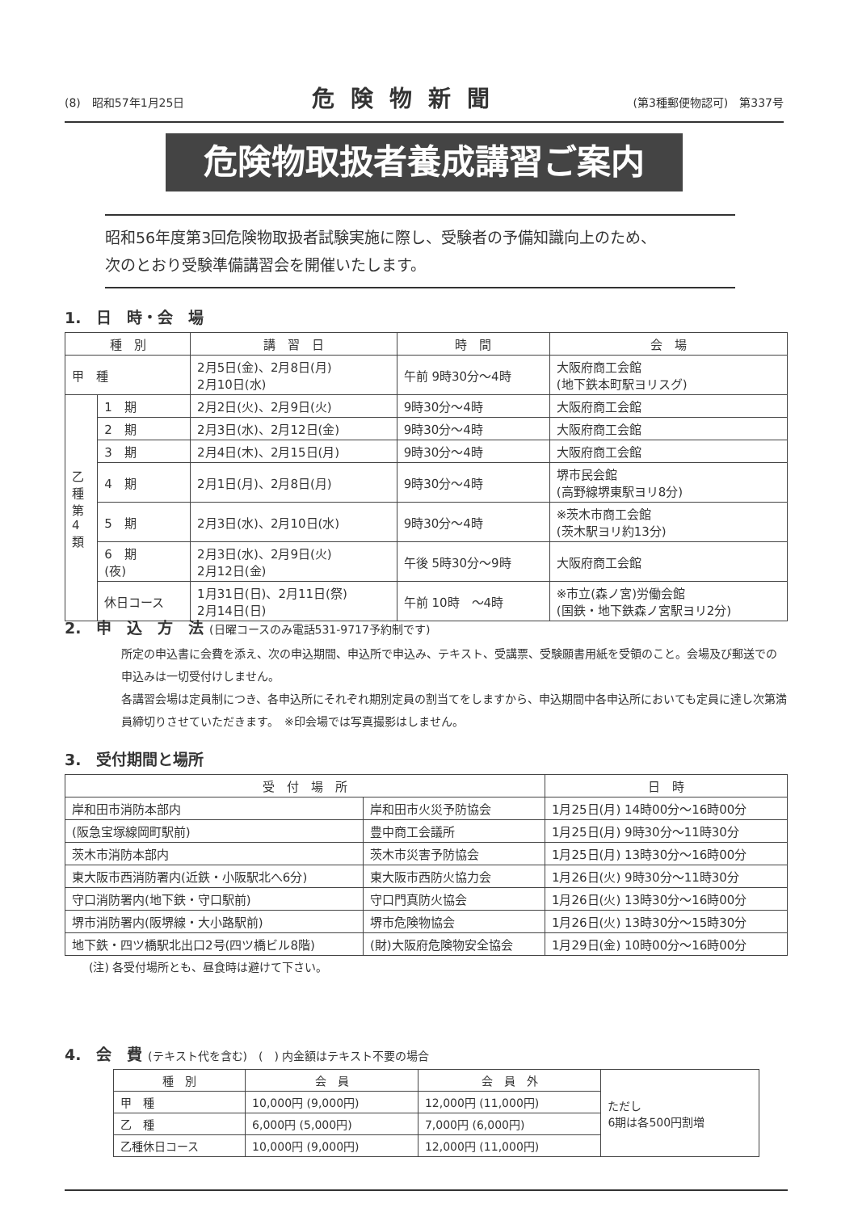(8)　昭和57年1月25日 危険物新聞 (第3種郵便物認可)　第337号
危険物取扱者養成講習ご案内
昭和56年度第3回危険物取扱者試験実施に際し、受験者の予備知識向上のため、
次のとおり受験準備講習会を開催いたします。
1.　日　時・会　場
| 種 別 | | 講 習 日 | 時 間 | 会 場 |
| --- | --- | --- | --- | --- |
| 甲 種 | | 2月5日(金)、2月8日(月) 2月10日(水) | 午前 9時30分～4時 | 大阪府商工会館 (地下鉄本町駅ヨリスグ) |
| 乙 種 第 4 類 | 1 期 | 2月2日(火)、2月9日(火) | 9時30分～4時 | 大阪府商工会館 |
| | 2 期 | 2月3日(水)、2月12日(金) | 9時30分～4時 | 大阪府商工会館 |
| | 3 期 | 2月4日(木)、2月15日(月) | 9時30分～4時 | 大阪府商工会館 |
| | 4 期 | 2月1日(月)、2月8日(月) | 9時30分～4時 | 堺市民会館 (高野線堺東駅ヨリ8分) |
| | 5 期 | 2月3日(水)、2月10日(水) | 9時30分～4時 | ※茨木市商工会館 (茨木駅ヨリ約13分) |
| | 6 期 (夜) | 2月3日(水)、2月9日(火) 2月12日(金) | 午後 5時30分～9時 | 大阪府商工会館 |
| | 休日コース | 1月31日(日)、2月11日(祭) 2月14日(日) | 午前 10時 ～4時 | ※市立(森ノ宮)労働会館 (国鉄・地下鉄森ノ宮駅ヨリ2分) |
2.　申　込　方　法 (日曜コースのみ電話531-9717予約制です)
所定の申込書に会費を添え、次の申込期間、申込所で申込み、テキスト、受講票、受験願書用紙を受領のこと。会場及び郵送での申込みは一切受付けしません。
各講習会場は定員制につき、各申込所にそれぞれ期別定員の割当てをしますから、申込期間中各申込所においても定員に達し次第満員締切りさせていただきます。　※印会場では写真撮影はしません。
3.　受付期間と場所
| 受 付 場 所 | | 日 時 |
| --- | --- | --- |
| 岸和田市消防本部内 | 岸和田市火災予防協会 | 1月25日(月) 14時00分～16時00分 |
| (阪急宝塚線岡町駅前) | 豊中商工会議所 | 1月25日(月) 9時30分～11時30分 |
| 茨木市消防本部内 | 茨木市災害予防協会 | 1月25日(月) 13時30分～16時00分 |
| 東大阪市西消防署内(近鉄・小阪駅北へ6分) | 東大阪市西防火協力会 | 1月26日(火) 9時30分～11時30分 |
| 守口消防署内(地下鉄・守口駅前) | 守口門真防火協会 | 1月26日(火) 13時30分～16時00分 |
| 堺市消防署内(阪堺線・大小路駅前) | 堺市危険物協会 | 1月26日(火) 13時30分～15時30分 |
| 地下鉄・四ツ橋駅北出口2号(四ツ橋ビル8階) | (財)大阪府危険物安全協会 | 1月29日(金) 10時00分～16時00分 |
(注) 各受付場所とも、昼食時は避けて下さい。
4.　会　費 (テキスト代を含む)　(　) 内金額はテキスト不要の場合
| 種 別 | 会 員 | 会 員 外 | ただし 6期は各500円割増 |
| 甲 種 | 10,000円 (9,000円) | 12,000円 (11,000円) | |
| 乙 種 | 6,000円 (5,000円) | 7,000円 (6,000円) | |
| 乙種休日コース | 10,000円 (9,000円) | 12,000円 (11,000円) | |